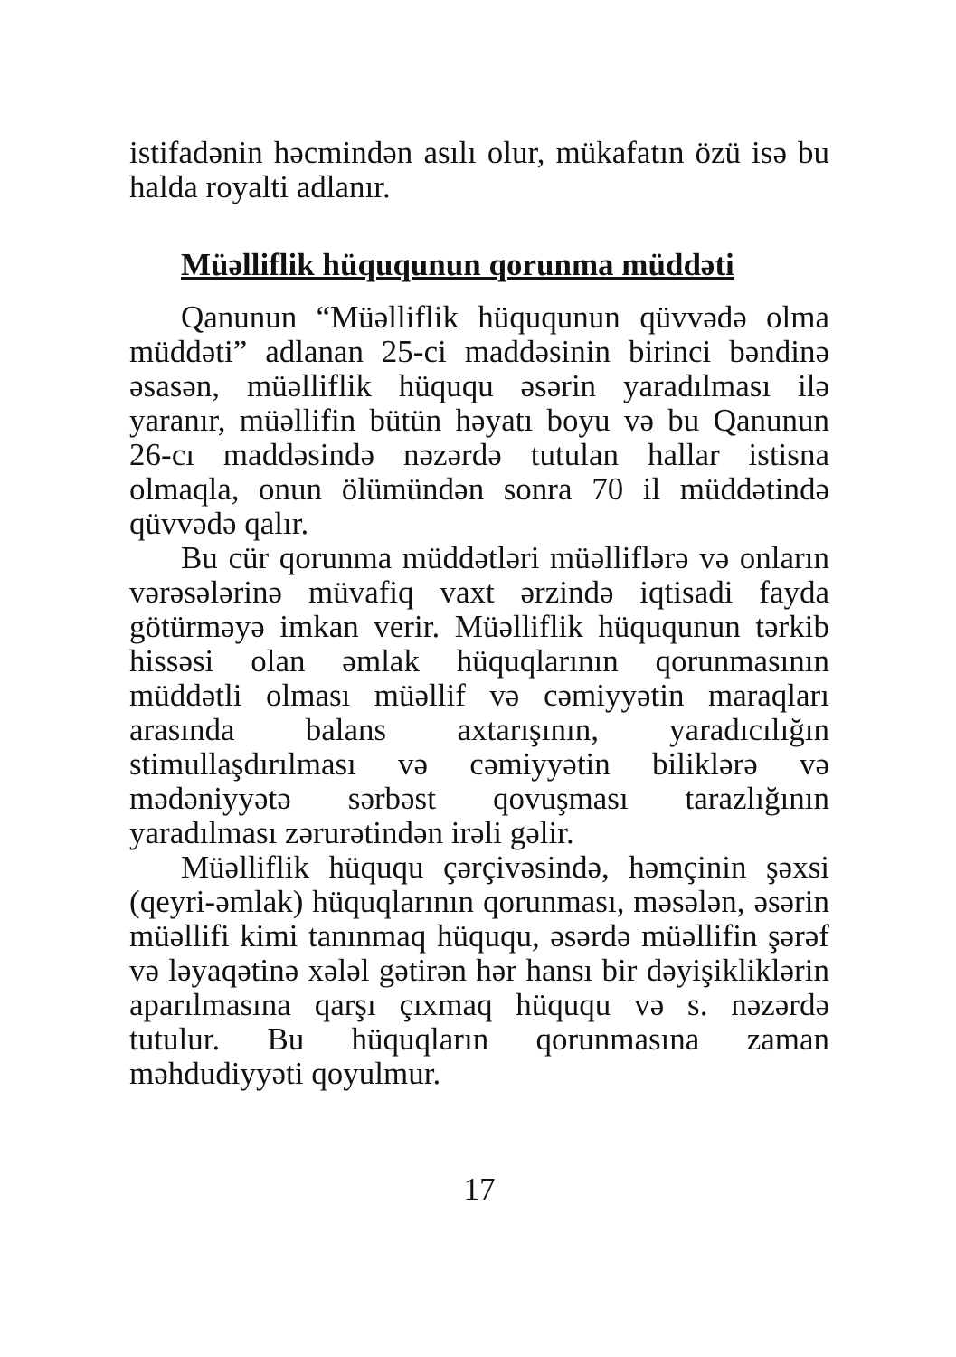istifadənin həcmindən asılı olur, mükafatın özü isə bu halda royalti adlanır.
Müəlliflik hüququnun qorunma müddəti
Qanunun “Müəlliflik hüququnun qüvvədə olma müddəti” adlanan 25-ci maddəsinin birinci bəndinə əsasən, müəlliflik hüququ əsərin yaradılması ilə yaranır, müəllifin bütün həyatı boyu və bu Qanunun 26-cı maddəsində nəzərdə tutulan hallar istisna olmaqla, onun ölümündən sonra 70 il müddətində qüvvədə qalır.
Bu cür qorunma müddətləri müəlliflərə və onların vərəsələrinə müvafiq vaxt ərzində iqtisadi fayda götürməyə imkan verir. Müəlliflik hüququnun tərkib hissəsi olan əmlak hüquqlarının qorunmasının müddətli olması müəllif və cəmiyyətin maraqları arasında balans axtarışının, yaradıcılığın stimullaşdırılması və cəmiyyətin biliklərə və mədəniyyətə sərbəst qovuşması tarazlığının yaradılması zərurətindən irəli gəlir.
Müəlliflik hüququ çərçivəsində, həmçinin şəxsi (qeyri-əmlak) hüquqlarının qorunması, məsələn, əsərin müəllifi kimi tanınmaq hüququ, əsərdə müəllifin şərəf və ləyaqətinə xələl gətirən hər hansı bir dəyişikliklərin aparılmasına qarşı çıxmaq hüququ və s. nəzərdə tutulur. Bu hüquqların qorunmasına zaman məhdudiyyəti qoyulmur.
17